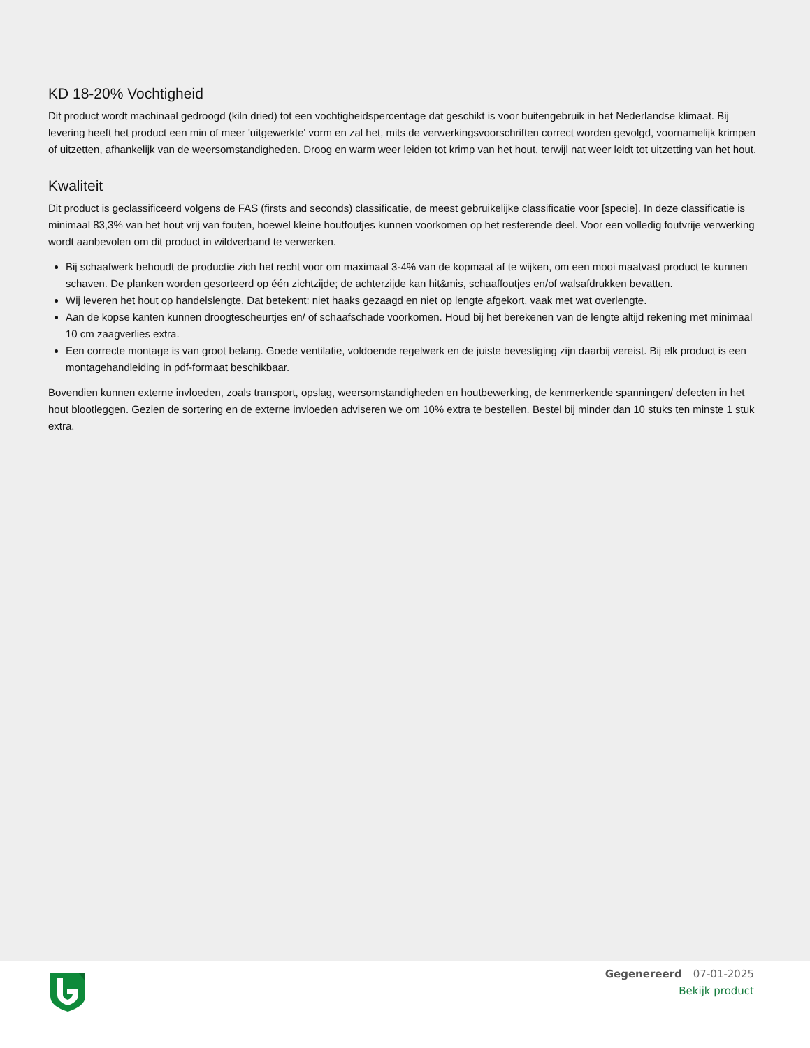KD 18-20% Vochtigheid
Dit product wordt machinaal gedroogd (kiln dried) tot een vochtigheidspercentage dat geschikt is voor buitengebruik in het Nederlandse klimaat. Bij levering heeft het product een min of meer 'uitgewerkte' vorm en zal het, mits de verwerkingsvoorschriften correct worden gevolgd, voornamelijk krimpen of uitzetten, afhankelijk van de weersomstandigheden. Droog en warm weer leiden tot krimp van het hout, terwijl nat weer leidt tot uitzetting van het hout.
Kwaliteit
Dit product is geclassificeerd volgens de FAS (firsts and seconds) classificatie, de meest gebruikelijke classificatie voor [specie]. In deze classificatie is minimaal 83,3% van het hout vrij van fouten, hoewel kleine houtfoutjes kunnen voorkomen op het resterende deel. Voor een volledig foutvrije verwerking wordt aanbevolen om dit product in wildverband te verwerken.
Bij schaafwerk behoudt de productie zich het recht voor om maximaal 3-4% van de kopmaat af te wijken, om een mooi maatvast product te kunnen schaven. De planken worden gesorteerd op één zichtzijde; de achterzijde kan hit&mis, schaaffoutjes en/of walsafdrukken bevatten.
Wij leveren het hout op handelslengte. Dat betekent: niet haaks gezaagd en niet op lengte afgekort, vaak met wat overlengte.
Aan de kopse kanten kunnen droogtescheurtjes en/ of schaafschade voorkomen. Houd bij het berekenen van de lengte altijd rekening met minimaal 10 cm zaagverlies extra.
Een correcte montage is van groot belang. Goede ventilatie, voldoende regelwerk en de juiste bevestiging zijn daarbij vereist. Bij elk product is een montagehandleiding in pdf-formaat beschikbaar.
Bovendien kunnen externe invloeden, zoals transport, opslag, weersomstandigheden en houtbewerking, de kenmerkende spanningen/ defecten in het hout blootleggen. Gezien de sortering en de externe invloeden adviseren we om 10% extra te bestellen. Bestel bij minder dan 10 stuks ten minste 1 stuk extra.
Gegenereerd 07-01-2025
Bekijk product